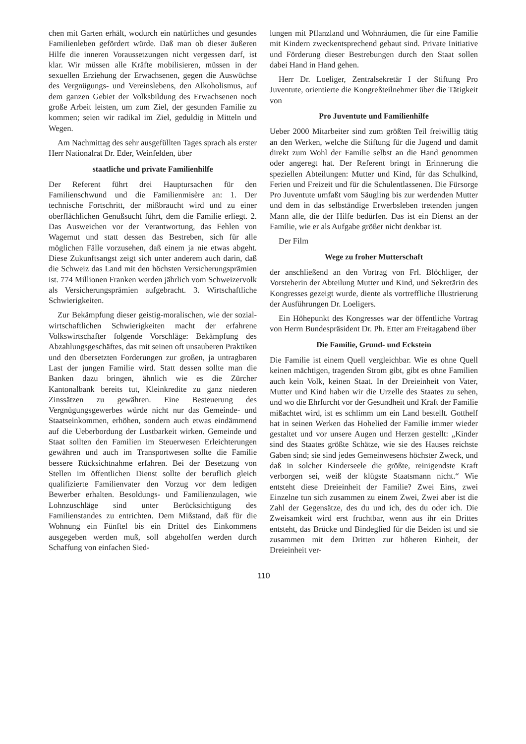chen mit Garten erhält, wodurch ein natürliches und gesundes Familienleben gefördert würde. Daß man ob dieser äußeren Hilfe die inneren Voraussetzungen nicht vergessen darf, ist klar. Wir müssen alle Kräfte mobilisieren, müssen in der sexuellen Erziehung der Erwachsenen, gegen die Auswüchse des Vergnügungs- und Vereinslebens, den Alkoholismus, auf dem ganzen Gebiet der Volksbildung des Erwachsenen noch große Arbeit leisten, um zum Ziel, der gesunden Familie zu kommen; seien wir radikal im Ziel, geduldig in Mitteln und Wegen.
Am Nachmittag des sehr ausgefüllten Tages sprach als erster Herr Nationalrat Dr. Eder, Weinfelden, über
staatliche und private Familienhilfe
Der Referent führt drei Hauptursachen für den Familienschwund und die Familienmisère an: 1. Der technische Fortschritt, der mißbraucht wird und zu einer oberflächlichen Genußsucht führt, dem die Familie erliegt. 2. Das Ausweichen vor der Verantwortung, das Fehlen von Wagemut und statt dessen das Bestreben, sich für alle möglichen Fälle vorzusehen, daß einem ja nie etwas abgeht. Diese Zukunftsangst zeigt sich unter anderem auch darin, daß die Schweiz das Land mit den höchsten Versicherungsprämien ist. 774 Millionen Franken werden jährlich vom Schweizervolk als Versicherungsprämien aufgebracht. 3. Wirtschaftliche Schwierigkeiten.
Zur Bekämpfung dieser geistig-moralischen, wie der sozial-wirtschaftlichen Schwierigkeiten macht der erfahrene Volkswirtschafter folgende Vorschläge: Bekämpfung des Abzahlungsgeschäftes, das mit seinen oft unsauberen Praktiken und den übersetzten Forderungen zur großen, ja untragbaren Last der jungen Familie wird. Statt dessen sollte man die Banken dazu bringen, ähnlich wie es die Zürcher Kantonalbank bereits tut, Kleinkredite zu ganz niederen Zinssätzen zu gewähren. Eine Besteuerung des Vergnügungsgewerbes würde nicht nur das Gemeinde- und Staatseinkommen, erhöhen, sondern auch etwas eindämmend auf die Ueberbordung der Lustbarkeit wirken. Gemeinde und Staat sollten den Familien im Steuerwesen Erleichterungen gewähren und auch im Transportwesen sollte die Familie bessere Rücksichtnahme erfahren. Bei der Besetzung von Stellen im öffentlichen Dienst sollte der beruflich gleich qualifizierte Familienvater den Vorzug vor dem ledigen Bewerber erhalten. Besoldungs- und Familienzulagen, wie Lohnzuschläge sind unter Berücksichtigung des Familienstandes zu entrichten. Dem Mißstand, daß für die Wohnung ein Fünftel bis ein Drittel des Einkommens ausgegeben werden muß, soll abgeholfen werden durch Schaffung von einfachen Sied-
lungen mit Pflanzland und Wohnräumen, die für eine Familie mit Kindern zweckentsprechend gebaut sind. Private Initiative und Förderung dieser Bestrebungen durch den Staat sollen dabei Hand in Hand gehen.
Herr Dr. Loeliger, Zentralsekretär I der Stiftung Pro Juventute, orientierte die Kongreßteilnehmer über die Tätigkeit von
Pro Juventute und Familienhilfe
Ueber 2000 Mitarbeiter sind zum größten Teil freiwillig tätig an den Werken, welche die Stiftung für die Jugend und damit direkt zum Wohl der Familie selbst an die Hand genommen oder angeregt hat. Der Referent bringt in Erinnerung die speziellen Abteilungen: Mutter und Kind, für das Schulkind, Ferien und Freizeit und für die Schulentlassenen. Die Fürsorge Pro Juventute umfaßt vom Säugling bis zur werdenden Mutter und dem in das selbständige Erwerbsleben tretenden jungen Mann alle, die der Hilfe bedürfen. Das ist ein Dienst an der Familie, wie er als Aufgabe größer nicht denkbar ist.
Der Film
Wege zu froher Mutterschaft
der anschließend an den Vortrag von Frl. Blöchliger, der Vorsteherin der Abteilung Mutter und Kind, und Sekretärin des Kongresses gezeigt wurde, diente als vortreffliche Illustrierung der Ausführungen Dr. Loeligers.
Ein Höhepunkt des Kongresses war der öffentliche Vortrag von Herrn Bundespräsident Dr. Ph. Etter am Freitagabend über
Die Familie, Grund- und Eckstein
Die Familie ist einem Quell vergleichbar. Wie es ohne Quell keinen mächtigen, tragenden Strom gibt, gibt es ohne Familien auch kein Volk, keinen Staat. In der Dreieinheit von Vater, Mutter und Kind haben wir die Urzelle des Staates zu sehen, und wo die Ehrfurcht vor der Gesundheit und Kraft der Familie mißachtet wird, ist es schlimm um ein Land bestellt. Gotthelf hat in seinen Werken das Hohelied der Familie immer wieder gestaltet und vor unsere Augen und Herzen gestellt: „Kinder sind des Staates größte Schätze, wie sie des Hauses reichste Gaben sind; sie sind jedes Gemeinwesens höchster Zweck, und daß in solcher Kinderseele die größte, reinigendste Kraft verborgen sei, weiß der klügste Staatsmann nicht.“ Wie entsteht diese Dreieinheit der Familie? Zwei Eins, zwei Einzelne tun sich zusammen zu einem Zwei, Zwei aber ist die Zahl der Gegensätze, des du und ich, des du oder ich. Die Zweisamkeit wird erst fruchtbar, wenn aus ihr ein Drittes entsteht, das Brücke und Bindeglied für die Beiden ist und sie zusammen mit dem Dritten zur höheren Einheit, der Dreieinheit ver-
110